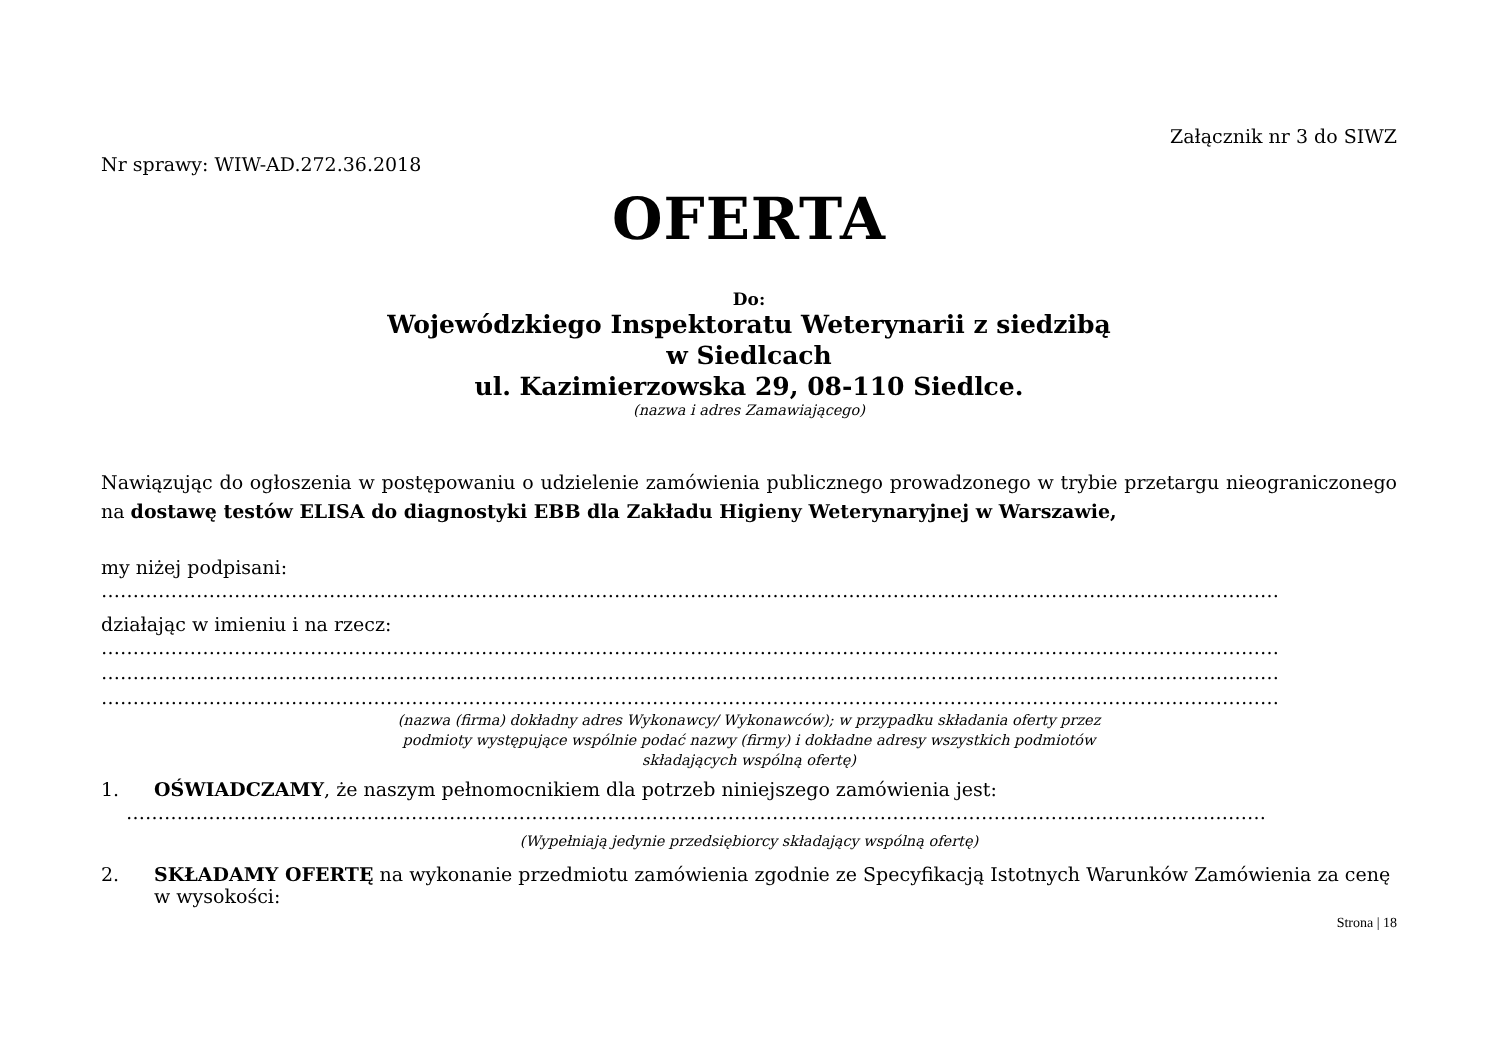Załącznik nr 3 do SIWZ
Nr sprawy: WIW-AD.272.36.2018
OFERTA
Do:
Wojewódzkiego Inspektoratu Weterynarii z siedzibą
w Siedlcach
ul. Kazimierzowska 29, 08-110 Siedlce.
(nazwa i adres Zamawiającego)
Nawiązując do ogłoszenia w postępowaniu o udzielenie zamówienia publicznego prowadzonego w trybie przetargu nieograniczonego na dostawę testów ELISA do diagnostyki EBB dla Zakładu Higieny Weterynaryjnej w Warszawie,
my niżej podpisani:
……………………………………………………………………………………………………………………………………………………………………
działając w imieniu i na rzecz:
……………………………………………………………………………………………………………………………………………………………………
……………………………………………………………………………………………………………………………………………………………………
……………………………………………………………………………………………………………………………………………………………………
(nazwa (firma) dokładny adres Wykonawcy/ Wykonawców); w przypadku składania oferty przez
podmioty występujące wspólnie podać nazwy (firmy) i dokładne adresy wszystkich podmiotów
składających wspólną ofertę)
1. OŚWIADCZAMY, że naszym pełnomocnikiem dla potrzeb niniejszego zamówienia jest:
………………………………………………………………………………………………………………………………………………………………
(Wypełniają jedynie przedsiębiorcy składający wspólną ofertę)
2. SKŁADAMY OFERTĘ na wykonanie przedmiotu zamówienia zgodnie ze Specyfikacją Istotnych Warunków Zamówienia za cenę w wysokości:
Strona | 18